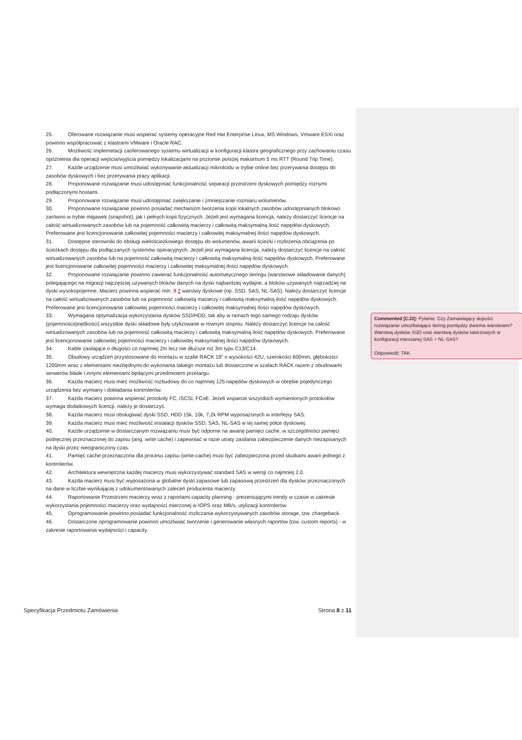25. Oferowane rozwiązanie musi wspierać systemy operacyjne Red Hat Enterprise Linux, MS Windows, Vmware ESXi oraz powinno współpracować z klastrami VMware i Oracle RAC.
26. Możliwość implemetacji zaoferowanego systemu wirtualizacji w konfiguracji klastra geograficznego przy zachowaniu czasu opóźnienia dla operacji wejścia/wyjścia pomiędzy lokalizacjami na poziomie poniżej maksimum 5 ms RTT (Round Trip Time).
27. Każde urządzenie musi umożliwiać wykonywanie aktualizacji mikrokodu w trybie online bez przerywania dostępu do zasobów dyskowych i bez przerywania pracy aplikacji.
28. Proponowane rozwiązanie musi udostępniać funkcjonalność separacji przestrzeni dyskowych pomiędzy różnymi podłączonymi hostami.
29. Proponowane rozwiązanie musi udostępniać zwiększanie i zmniejszanie rozmiaru wolumenów.
30. Proponowane rozwiązanie powinno posiadać mechanizm tworzenia kopii lokalnych zasobów udostępnianych blokowo zarówno w trybie migawek (snapshot), jak i pełnych kopii fizycznych. Jeżeli jest wymagana licencja, należy dostarczyć licencje na całość wirtualizowanych zasobów lub na pojemność całkowitą macierzy i całkowitą maksymalną ilość napędów dyskowych. Preferowane jest licencjonowanie całkowitej pojemności macierzy i całkowitej maksymalnej ilości napędów dyskowych.
31. Dostępne sterowniki do obsługi wielościeżkowego dostępu do wolumenów, awarii ścieżki i rozłożenia obciążenia po ścieżkach dostępu dla podłączanych systemów operacyjnych. Jeżeli jest wymagana licencja, należy dostarczyć licencje na całość wirtualizowanych zasobów lub na pojemność całkowitą macierzy i całkowitą maksymalną ilość napędów dyskowych. Preferowane jest licencjonowanie całkowitej pojemności macierzy i całkowitej maksymalnej ilości napędów dyskowych.
32. Proponowane rozwiązanie powinno zawierać funkcjonalność automatycznego tieringu (warstwowe składowanie danych) polegającego na migracji najczęściej używanych bloków danych na dyski najbardziej wydajne, a bloków używanych najrzadziej na dyski wysokopojemne. Macierz powinna wspierać min. 3 2 warstwy dyskowe (np. SSD, SAS, NL-SAS). Należy dostarczyć licencje na całość wirtualizowanych zasobów lub na pojemność całkowitą macierzy i całkowitą maksymalną ilość napędów dyskowych. Preferowane jest licencjonowanie całkowitej pojemności macierzy i całkowitej maksymalnej ilości napędów dyskowych.
33. Wymagana optymalizacja wykorzystania dysków SSD/HDD, tak aby w ramach tego samego rodzaju dysków (pojemności/prędkości) wszystkie dyski składowe były utylizowane w równym stopniu. Należy dostarczyć licencje na całość wirtualizowanych zasobów lub na pojemność całkowitą macierzy i całkowitą maksymalną ilość napędów dyskowych. Preferowane jest licencjonowanie całkowitej pojemności macierzy i całkowitej maksymalnej ilości napędów dyskowych.
34. Kable zasilające o długości co najmniej 2m lecz nie dłuższe niż 3m typu C13/C14.
35. Obudowy urządzeń przystosowane do montażu w szafie RACK 19” o wysokości 42U, szerokości 600mm, głębokości 1200mm wraz z elementami niezbędnymi do wykonania takiego montażu lub dostarczone w szafach RACK razem z obudowami serwerów blade i innymi elementami będącymi przedmiotem przetargu.
36. Każda macierz musi mieć możliwość rozbudowy do co najmniej 125 napędów dyskowych w obrębie pojedynczego urządzenia bez wymiany i dokładania kontrolerów.
37. Każda macierz powinna wspierać protokoły FC, iSCSI, FCoE. Jeżeli wsparcie wszystkich wymienionych protokołów wymaga dodatkowych licencji, należy je dostarczyć.
38. Każda macierz musi obsługiwać dyski SSD, HDD 15k, 10k, 7,2k RPM wyposażonych w interfejsy SAS.
39. Każda macierz musi mieć możliwość instalacji dysków SSD, SAS, NL-SAS w tej samej półce dyskowej.
40. Każde urządzenie w dostarczanym rozwiązaniu musi być odporne na awarię pamięci cache, w szczególności pamięci podręcznej przeznaczonej do zapisu (ang. write cache) i zapewniać w razie utraty zasilania zabezpieczenie danych niezapisanych na dyski przez nieograniczony czas.
41. Pamięć cache przeznaczona dla procesu zapisu (write-cache) musi być zabezpieczona przed skutkami awarii jednego z kontrolerów.
42. Architektura wewnętrzna każdej macierzy musi wykorzystywać standard SAS w wersji co najmniej 2.0.
43. Każda macierz musi być wyposażona w globalne dyski zapasowe lub zapasową przestrzeń dla dysków przeznaczonych na dane w liczbie wynikającej z udokumentowanych zaleceń producenta macierzy.
44. Raportowanie Przestrzeni macierzy wraz z raportami capacity planning - prezentującymi trendy w czasie w zakresie wykorzystania pojemności macierzy oraz wydajności mierzonej w IOPS oraz MB/s, utylizacji kontrolerów
45. Oprogramowanie powinno posiadać funkcjonalność rozliczania wykorzystywanych zasobów storage, tzw. chargeback.
46. Dostarczone oprogramowanie powinno umożliwiać tworzenie i generowanie własnych raportów (tzw. custom reports) - w zakresie raportowania wydajności i capacity.
Commented [CJ3]: Pytanie: Czy Zamawiający dopuści rozwiązanie umożliwiające tiering pomiędzy dwiema warstwami? Warstwą dysków SSD oraz warstwą dysków talerzowych w konfiguracji mieszanej SAS + NL-SAS?
Odpowiedź: TAK.
Specyfikacja Przedmiotu Zamówienia Strona 8 z 11